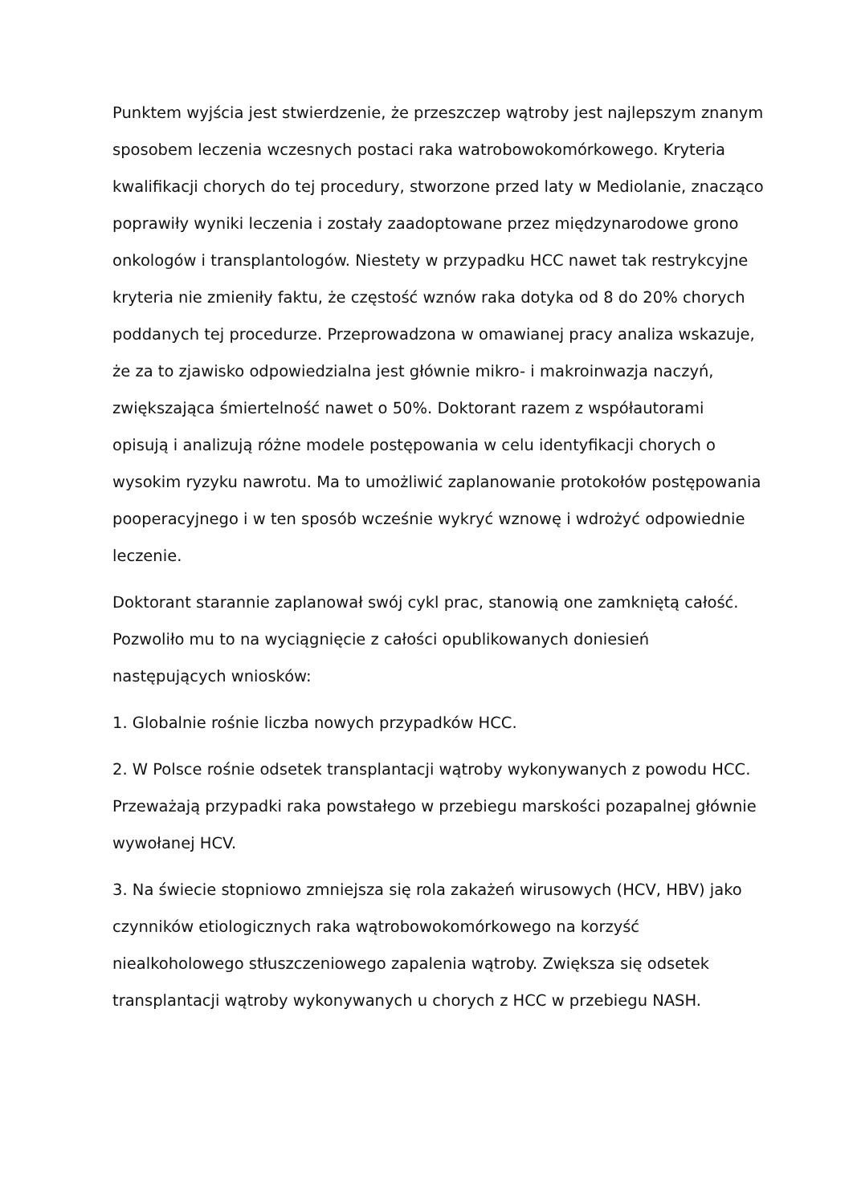Punktem wyjścia jest stwierdzenie, że przeszczep wątroby jest najlepszym znanym sposobem leczenia wczesnych postaci raka watrobowokomórkowego. Kryteria kwalifikacji chorych do tej procedury, stworzone przed laty w Mediolanie, znacząco poprawiły wyniki leczenia i zostały zaadoptowane przez międzynarodowe grono onkologów i transplantologów. Niestety w przypadku HCC nawet tak restrykcyjne kryteria nie zmieniły faktu, że częstość wznów raka dotyka od 8 do 20% chorych poddanych tej procedurze. Przeprowadzona w omawianej pracy analiza wskazuje, że za to zjawisko odpowiedzialna jest głównie mikro- i makroinwazja naczyń, zwiększająca śmiertelność nawet o 50%. Doktorant razem z współautorami opisują i analizują różne modele postępowania w celu identyfikacji chorych o wysokim ryzyku nawrotu. Ma to umożliwić zaplanowanie protokołów postępowania pooperacyjnego i w ten sposób wcześnie wykryć wznowę i wdrożyć odpowiednie leczenie.
Doktorant starannie zaplanował swój cykl prac, stanowią one zamkniętą całość. Pozwoliło mu to na wyciągnięcie z całości opublikowanych doniesień następujących wniosków:
1. Globalnie rośnie liczba nowych przypadków HCC.
2. W Polsce rośnie odsetek transplantacji wątroby wykonywanych z powodu HCC. Przeważają przypadki raka powstałego w przebiegu marskości pozapalnej głównie wywołanej HCV.
3. Na świecie stopniowo zmniejsza się rola zakażeń wirusowych (HCV, HBV) jako czynników etiologicznych raka wątrobowokomórkowego na korzyść niealkoholowego stłuszczeniowego zapalenia wątroby. Zwiększa się odsetek transplantacji wątroby wykonywanych u chorych z HCC w przebiegu NASH.